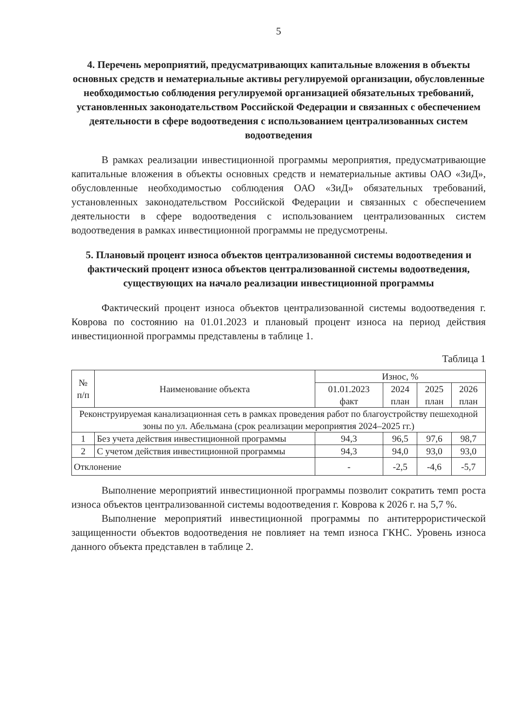5
4. Перечень мероприятий, предусматривающих капитальные вложения в объекты основных средств и нематериальные активы регулируемой организации, обусловленные необходимостью соблюдения регулируемой организацией обязательных требований, установленных законодательством Российской Федерации и связанных с обеспечением деятельности в сфере водоотведения с использованием централизованных систем водоотведения
В рамках реализации инвестиционной программы мероприятия, предусматривающие капитальные вложения в объекты основных средств и нематериальные активы ОАО «ЗиД», обусловленные необходимостью соблюдения ОАО «ЗиД» обязательных требований, установленных законодательством Российской Федерации и связанных с обеспечением деятельности в сфере водоотведения с использованием централизованных систем водоотведения в рамках инвестиционной программы не предусмотрены.
5. Плановый процент износа объектов централизованной системы водоотведения и фактический процент износа объектов централизованной системы водоотведения, существующих на начало реализации инвестиционной программы
Фактический процент износа объектов централизованной системы водоотведения г. Коврова по состоянию на 01.01.2023 и плановый процент износа на период действия инвестиционной программы представлены в таблице 1.
Таблица 1
| № п/п | Наименование объекта | Износ, % | | | |
| --- | --- | --- | --- | --- | --- |
| | | 01.01.2023 факт | 2024 план | 2025 план | 2026 план |
| Реконструируемая канализационная сеть в рамках проведения работ по благоустройству пешеходной зоны по ул. Абельмана (срок реализации мероприятия 2024–2025 гг.) | | | | | |
| 1 | Без учета действия инвестиционной программы | 94,3 | 96,5 | 97,6 | 98,7 |
| 2 | С учетом действия инвестиционной программы | 94,3 | 94,0 | 93,0 | 93,0 |
| Отклонение | | - | -2,5 | -4,6 | -5,7 |
Выполнение мероприятий инвестиционной программы позволит сократить темп роста износа объектов централизованной системы водоотведения г. Коврова к 2026 г. на 5,7 %.
Выполнение мероприятий инвестиционной программы по антитеррористической защищенности объектов водоотведения не повлияет на темп износа ГКНС. Уровень износа данного объекта представлен в таблице 2.